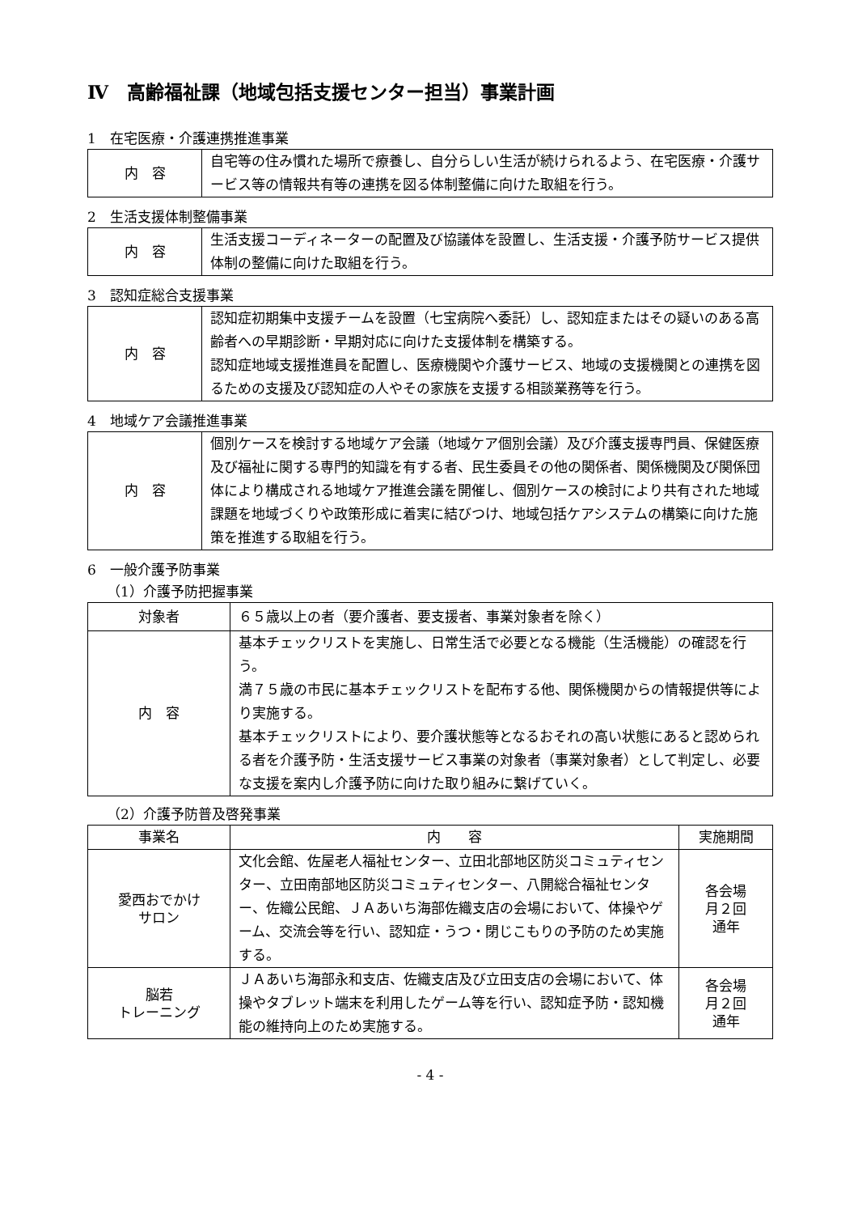Ⅳ　高齢福祉課（地域包括支援センター担当）事業計画
1　在宅医療・介護連携推進事業
| 内 容 | 自宅等の住み慣れた場所で療養し、自分らしい生活が続けられるよう、在宅医療・介護サービス等の情報共有等の連携を図る体制整備に向けた取組を行う。 |
2　生活支援体制整備事業
| 内 容 | 生活支援コーディネーターの配置及び協議体を設置し、生活支援・介護予防サービス提供体制の整備に向けた取組を行う。 |
3　認知症総合支援事業
| 内 容 | 認知症初期集中支援チームを設置（七宝病院へ委託）し、認知症またはその疑いのある高齢者への早期診断・早期対応に向けた支援体制を構築する。 認知症地域支援推進員を配置し、医療機関や介護サービス、地域の支援機関との連携を図るための支援及び認知症の人やその家族を支援する相談業務等を行う。 |
4　地域ケア会議推進事業
| 内 容 | 個別ケースを検討する地域ケア会議（地域ケア個別会議）及び介護支援専門員、保健医療及び福祉に関する専門的知識を有する者、民生委員その他の関係者、関係機関及び関係団体により構成される地域ケア推進会議を開催し、個別ケースの検討により共有された地域課題を地域づくりや政策形成に着実に結びつけ、地域包括ケアシステムの構築に向けた施策を推進する取組を行う。 |
6　一般介護予防事業
（1）介護予防把握事業
| 対象者 | ６５歳以上の者（要介護者、要支援者、事業対象者を除く） |
| 内 容 | 基本チェックリストを実施し、日常生活で必要となる機能（生活機能）の確認を行う。 満７５歳の市民に基本チェックリストを配布する他、関係機関からの情報提供等により実施する。 基本チェックリストにより、要介護状態等となるおそれの高い状態にあると認められる者を介護予防・生活支援サービス事業の対象者（事業対象者）として判定し、必要な支援を案内し介護予防に向けた取り組みに繋げていく。 |
（2）介護予防普及啓発事業
| 事業名 | 内 容 | 実施期間 |
| --- | --- | --- |
| 愛西おでかけ サロン | 文化会館、佐屋老人福祉センター、立田北部地区防災コミュティセンター、立田南部地区防災コミュティセンター、八開総合福祉センター、佐織公民館、ＪＡあいち海部佐織支店の会場において、体操やゲーム、交流会等を行い、認知症・うつ・閉じこもりの予防のため実施する。 | 各会場 月２回 通年 |
| 脳若 トレーニング | ＪＡあいち海部永和支店、佐織支店及び立田支店の会場において、体操やタブレット端末を利用したゲーム等を行い、認知症予防・認知機能の維持向上のため実施する。 | 各会場 月２回 通年 |
- 4 -